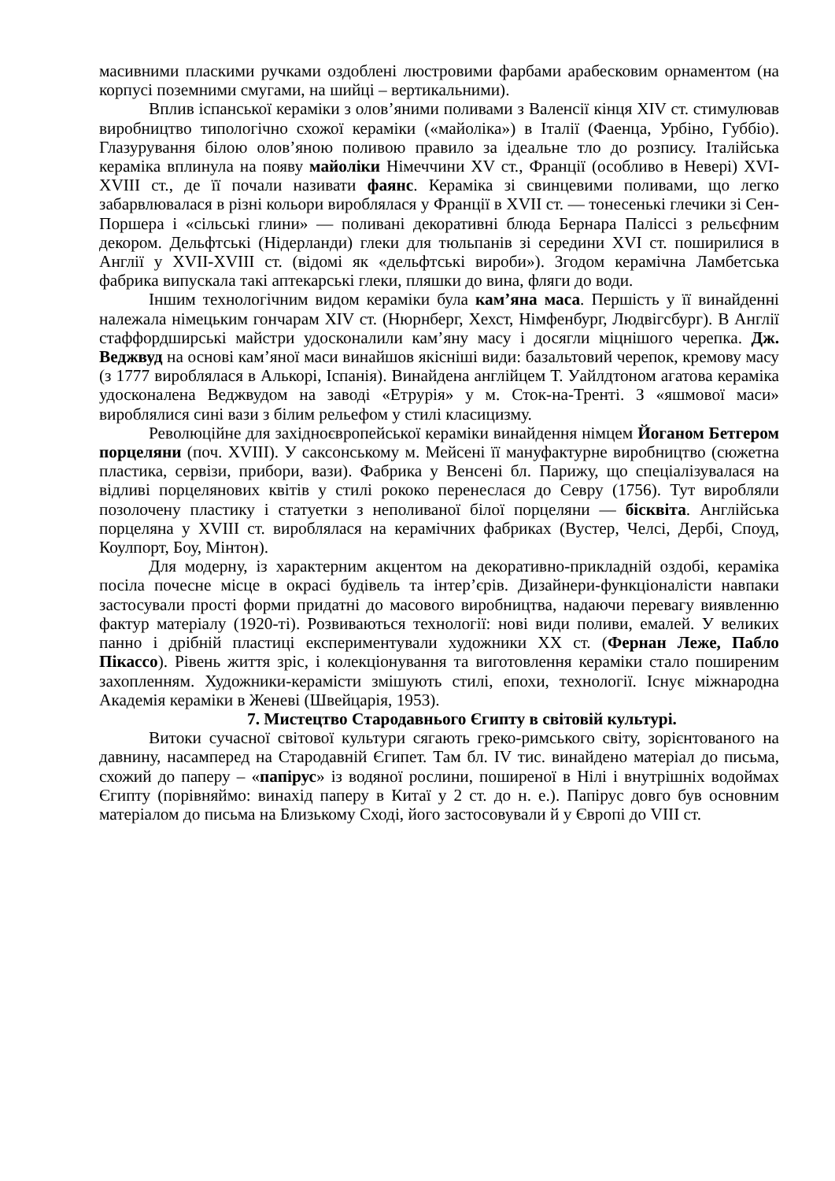масивними пласкими ручками оздоблені люстровими фарбами арабесковим орнаментом (на корпусі поземними смугами, на шийці – вертикальними).
Вплив іспанської кераміки з олов’яними поливами з Валенсії кінця XIV ст. стимулював виробництво типологічно схожої кераміки («майоліка») в Італії (Фаенца, Урбіно, Губбіо). Глазурування білою олов’яною поливою правило за ідеальне тло до розпису. Італійська кераміка вплинула на появу майоліки Німеччини XV ст., Франції (особливо в Невері) XVI-XVIII ст., де її почали називати фаянс. Кераміка зі свинцевими поливами, що легко забарвлювалася в різні кольори вироблялася у Франції в XVII ст. — тонесенькі глечики зі Сен-Поршера і «сільські глини» — поливані декоративні блюда Бернара Паліссі з рельєфним декором. Дельфтські (Нідерланди) глеки для тюльпанів зі середини XVI ст. поширилися в Англії у XVII-XVIII ст. (відомі як «дельфтські вироби»). Згодом керамічна Ламбетська фабрика випускала такі аптекарські глеки, пляшки до вина, фляги до води.
Іншим технологічним видом кераміки була кам’яна маса. Першість у її винайденні належала німецьким гончарам XIV ст. (Нюрнберг, Хехст, Німфенбург, Людвігсбург). В Англії стаффордширські майстри удосконалили кам’яну масу і досягли міцнішого черепка. Дж. Веджвуд на основі кам’яної маси винайшов якісніші види: базальтовий черепок, кремову масу (з 1777 вироблялася в Алькорі, Іспанія). Винайдена англійцем Т. Уайлдтоном агатова кераміка удосконалена Веджвудом на заводі «Етрурія» у м. Сток-на-Тренті. З «яшмової маси» вироблялися сині вази з білим рельефом у стилі класицизму.
Революційне для західноєвропейської кераміки винайдення німцем Йоганом Бетгером порцеляни (поч. XVIII). У саксонському м. Мейсені її мануфактурне виробництво (сюжетна пластика, сервізи, прибори, вази). Фабрика у Венсені бл. Парижу, що спеціалізувалася на відливі порцелянових квітів у стилі рококо перенеслася до Севру (1756). Тут виробляли позолочену пластику і статуетки з неполиваної білої порцеляни — бісквіта. Англійська порцеляна у XVIII ст. вироблялася на керамічних фабриках (Вустер, Челсі, Дербі, Споуд, Коулпорт, Боу, Мінтон).
Для модерну, із характерним акцентом на декоративно-прикладній оздобі, кераміка посіла почесне місце в окрасі будівель та інтер’єрів. Дизайнери-функціоналісти навпаки застосували прості форми придатні до масового виробництва, надаючи перевагу виявленню фактур матеріалу (1920-ті). Розвиваються технології: нові види поливи, емалей. У великих панно і дрібній пластиці експериментували художники XX ст. (Фернан Леже, Пабло Пікассо). Рівень життя зріс, і колекціонування та виготовлення кераміки стало поширеним захопленням. Художники-кераміcти змішують стилі, епохи, технології. Існує міжнародна Академія кераміки в Женеві (Швейцарія, 1953).
7. Мистецтво Стародавнього Єгипту в світовій культурі.
Витоки сучасної світової культури сягають греко-римського світу, зорієнтованого на давнину, насамперед на Стародавній Єгипет. Там бл. IV тис. винайдено матеріал до письма, схожий до паперу – «папірус» із водяної рослини, поширеної в Нілі і внутрішніх водоймах Єгипту (порівняймо: винахід паперу в Китаї у 2 ст. до н. е.). Папірус довго був основним матеріалом до письма на Близькому Сході, його застосовували й у Європі до VIII ст.